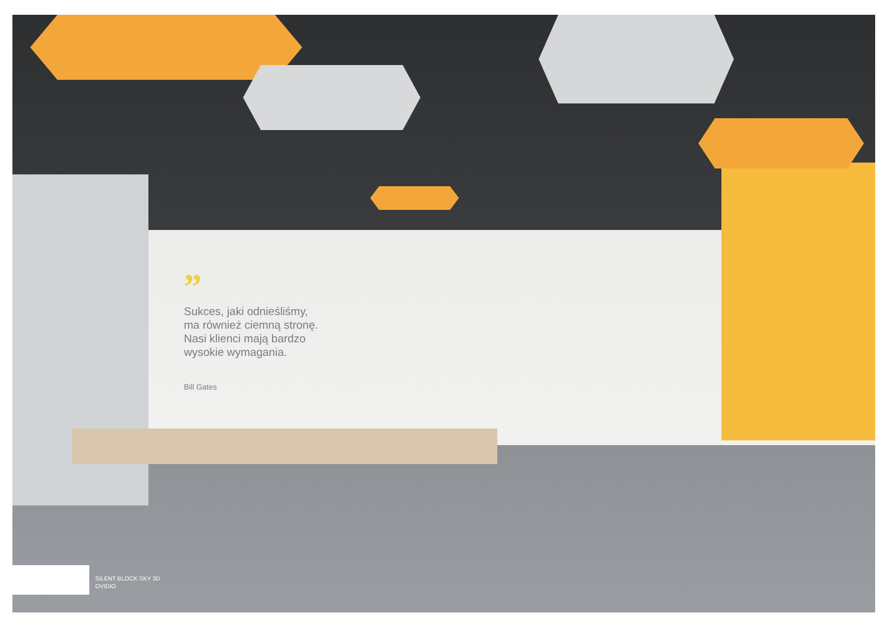”
Sukces, jaki odnieśliśmy,
ma również ciemną stronę.
Nasi klienci mają bardzo
wysokie wymagania.
Bill Gates
SILENT BLOCK SKY 3D
OVIDIO